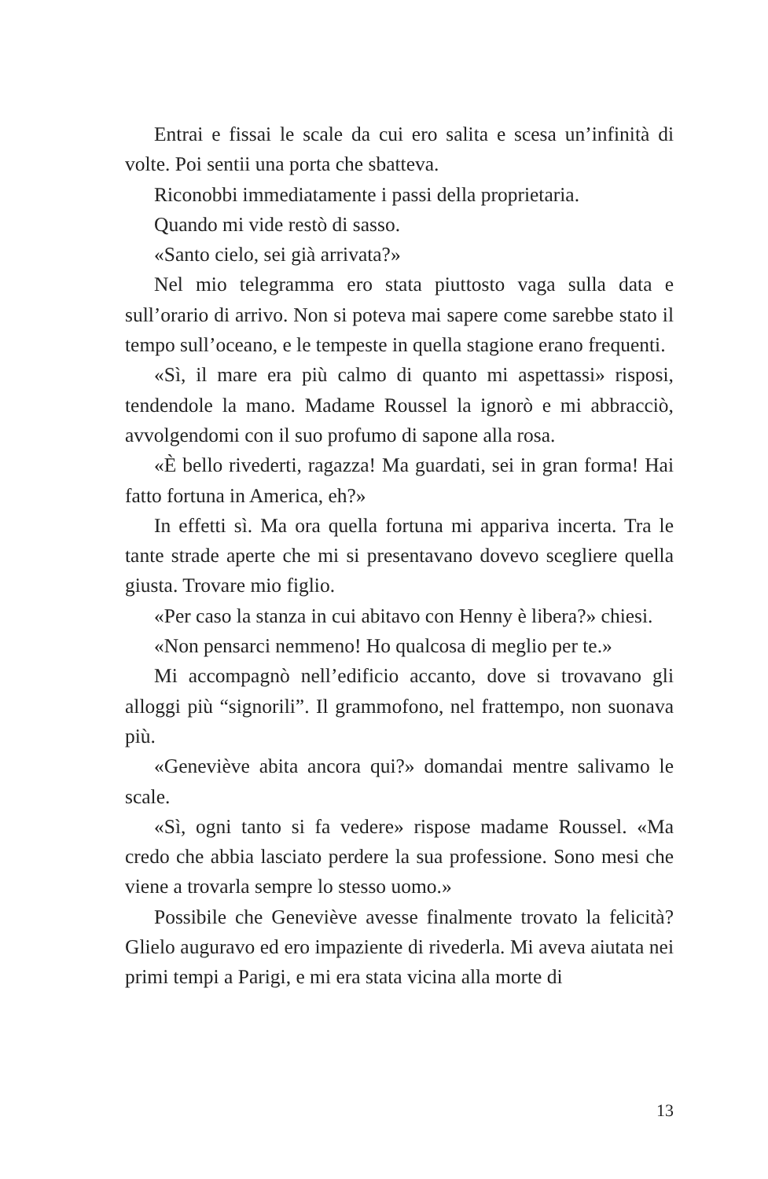Entrai e fissai le scale da cui ero salita e scesa un’infinità di volte. Poi sentii una porta che sbatteva.
Riconobbi immediatamente i passi della proprietaria.
Quando mi vide restò di sasso.
«Santo cielo, sei già arrivata?»
Nel mio telegramma ero stata piuttosto vaga sulla data e sull’orario di arrivo. Non si poteva mai sapere come sarebbe stato il tempo sull’oceano, e le tempeste in quella stagione erano frequenti.
«Sì, il mare era più calmo di quanto mi aspettassi» risposi, tendendole la mano. Madame Roussel la ignorò e mi abbracciò, avvolgendomi con il suo profumo di sapone alla rosa.
«È bello rivederti, ragazza! Ma guardati, sei in gran forma! Hai fatto fortuna in America, eh?»
In effetti sì. Ma ora quella fortuna mi appariva incerta. Tra le tante strade aperte che mi si presentavano dovevo scegliere quella giusta. Trovare mio figlio.
«Per caso la stanza in cui abitavo con Henny è libera?» chiesi.
«Non pensarci nemmeno! Ho qualcosa di meglio per te.»
Mi accompagnò nell’edificio accanto, dove si trovavano gli alloggi più “signorili”. Il grammofono, nel frattempo, non suonava più.
«Geneviève abita ancora qui?» domandai mentre salivamo le scale.
«Sì, ogni tanto si fa vedere» rispose madame Roussel. «Ma credo che abbia lasciato perdere la sua professione. Sono mesi che viene a trovarla sempre lo stesso uomo.»
Possibile che Geneviève avesse finalmente trovato la felicità? Glielo auguravo ed ero impaziente di rivederla. Mi aveva aiutata nei primi tempi a Parigi, e mi era stata vicina alla morte di
13